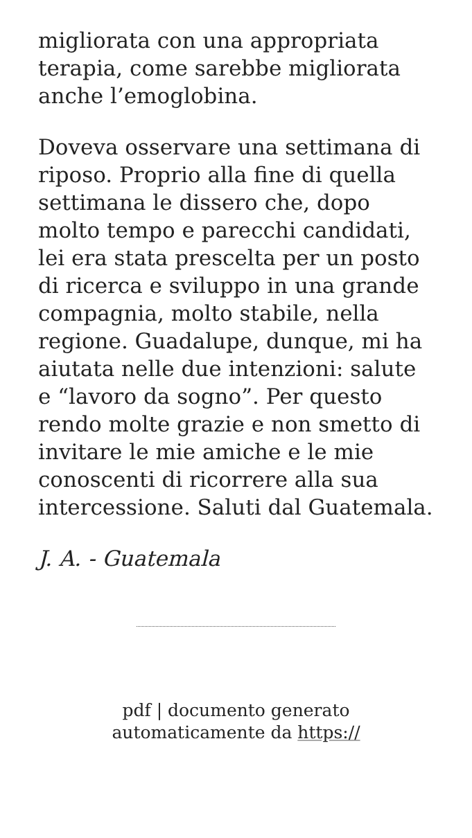migliorata con una appropriata terapia, come sarebbe migliorata anche l’emoglobina.
Doveva osservare una settimana di riposo. Proprio alla fine di quella settimana le dissero che, dopo molto tempo e parecchi candidati, lei era stata prescelta per un posto di ricerca e sviluppo in una grande compagnia, molto stabile, nella regione. Guadalupe, dunque, mi ha aiutata nelle due intenzioni: salute e “lavoro da sogno”. Per questo rendo molte grazie e non smetto di invitare le mie amiche e le mie conoscenti di ricorrere alla sua intercessione. Saluti dal Guatemala.
J. A. - Guatemala
pdf | documento generato
automaticamente da https://